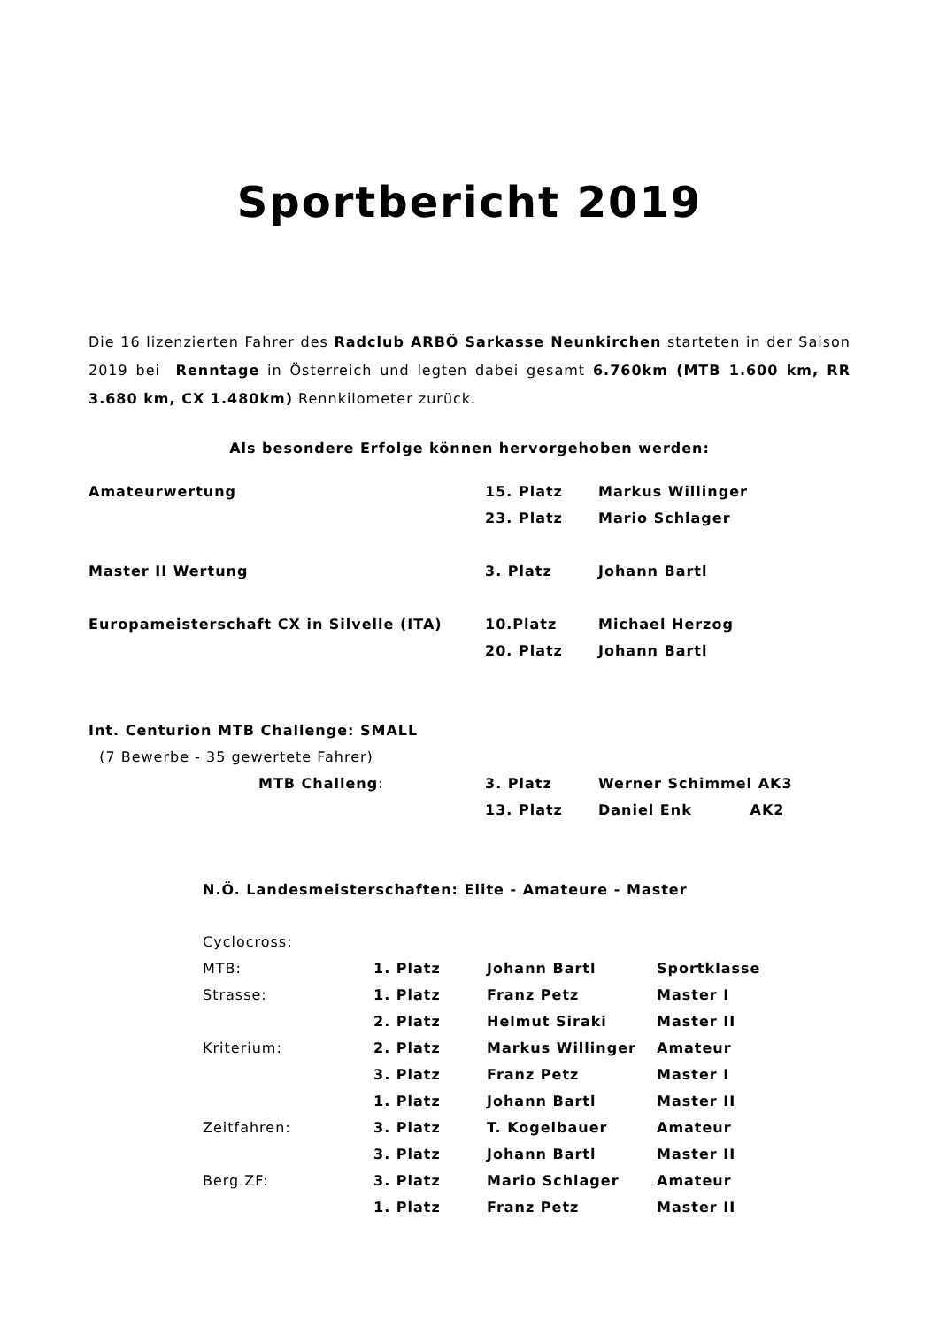Sportbericht 2019
Die 16 lizenzierten Fahrer des Radclub ARBÖ Sarkasse Neunkirchen starteten in der Saison 2019 bei Renntage in Österreich und legten dabei gesamt 6.760km (MTB 1.600 km, RR 3.680 km, CX 1.480km) Rennkilometer zurück.
Als besondere Erfolge können hervorgehoben werden:
| Amateurwertung | 15. Platz | Markus Willinger |
| | 23. Platz | Mario Schlager |
| Master II Wertung | 3. Platz | Johann Bartl |
| Europameisterschaft CX in Silvelle (ITA) | 10.Platz | Michael Herzog |
| | 20. Platz | Johann Bartl |
| Int. Centurion MTB Challenge: SMALL | | |
| (7 Bewerbe - 35 gewertete Fahrer) | | |
| MTB Challeng : | 3. Platz | Werner Schimmel AK3 |
| | 13. Platz | Daniel Enk AK2 |
N.Ö. Landesmeisterschaften: Elite - Amateure - Master
| Cyclocross: | | | |
| MTB: | 1. Platz | Johann Bartl | Sportklasse |
| Strasse: | 1. Platz | Franz Petz | Master I |
| | 2. Platz | Helmut Siraki | Master II |
| Kriterium: | 2. Platz | Markus Willinger | Amateur |
| | 3. Platz | Franz Petz | Master I |
| | 1. Platz | Johann Bartl | Master II |
| Zeitfahren: | 3. Platz | T. Kogelbauer | Amateur |
| | 3. Platz | Johann Bartl | Master II |
| Berg ZF: | 3. Platz | Mario Schlager | Amateur |
| | 1. Platz | Franz Petz | Master II |